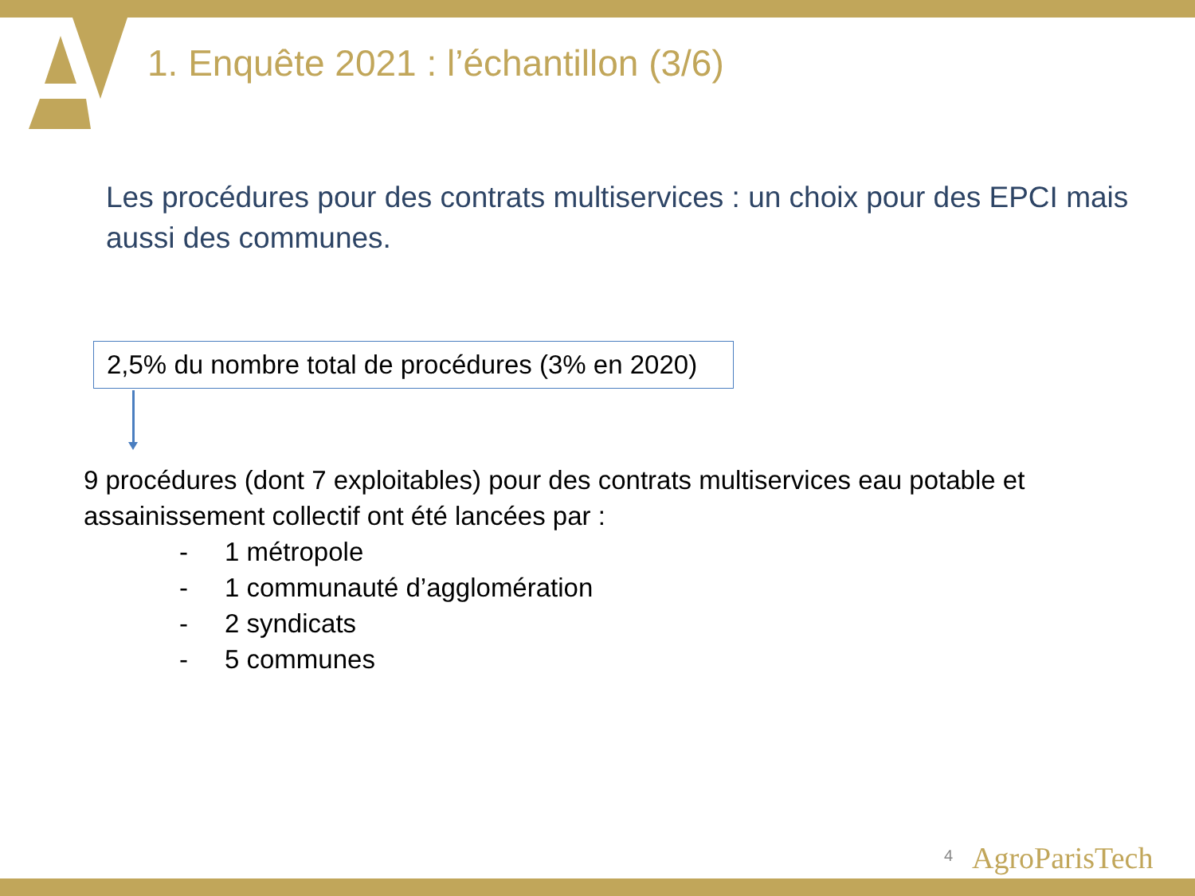1. Enquête 2021 : l’échantillon (3/6)
Les procédures pour des contrats multiservices : un choix pour des EPCI mais aussi des communes.
2,5% du nombre total de procédures (3% en 2020)
9 procédures (dont 7 exploitables) pour des contrats multiservices eau potable et assainissement collectif ont été lancées par :
- 1 métropole
- 1 communauté d’agglomération
- 2 syndicats
- 5 communes
4 AgroParisTech